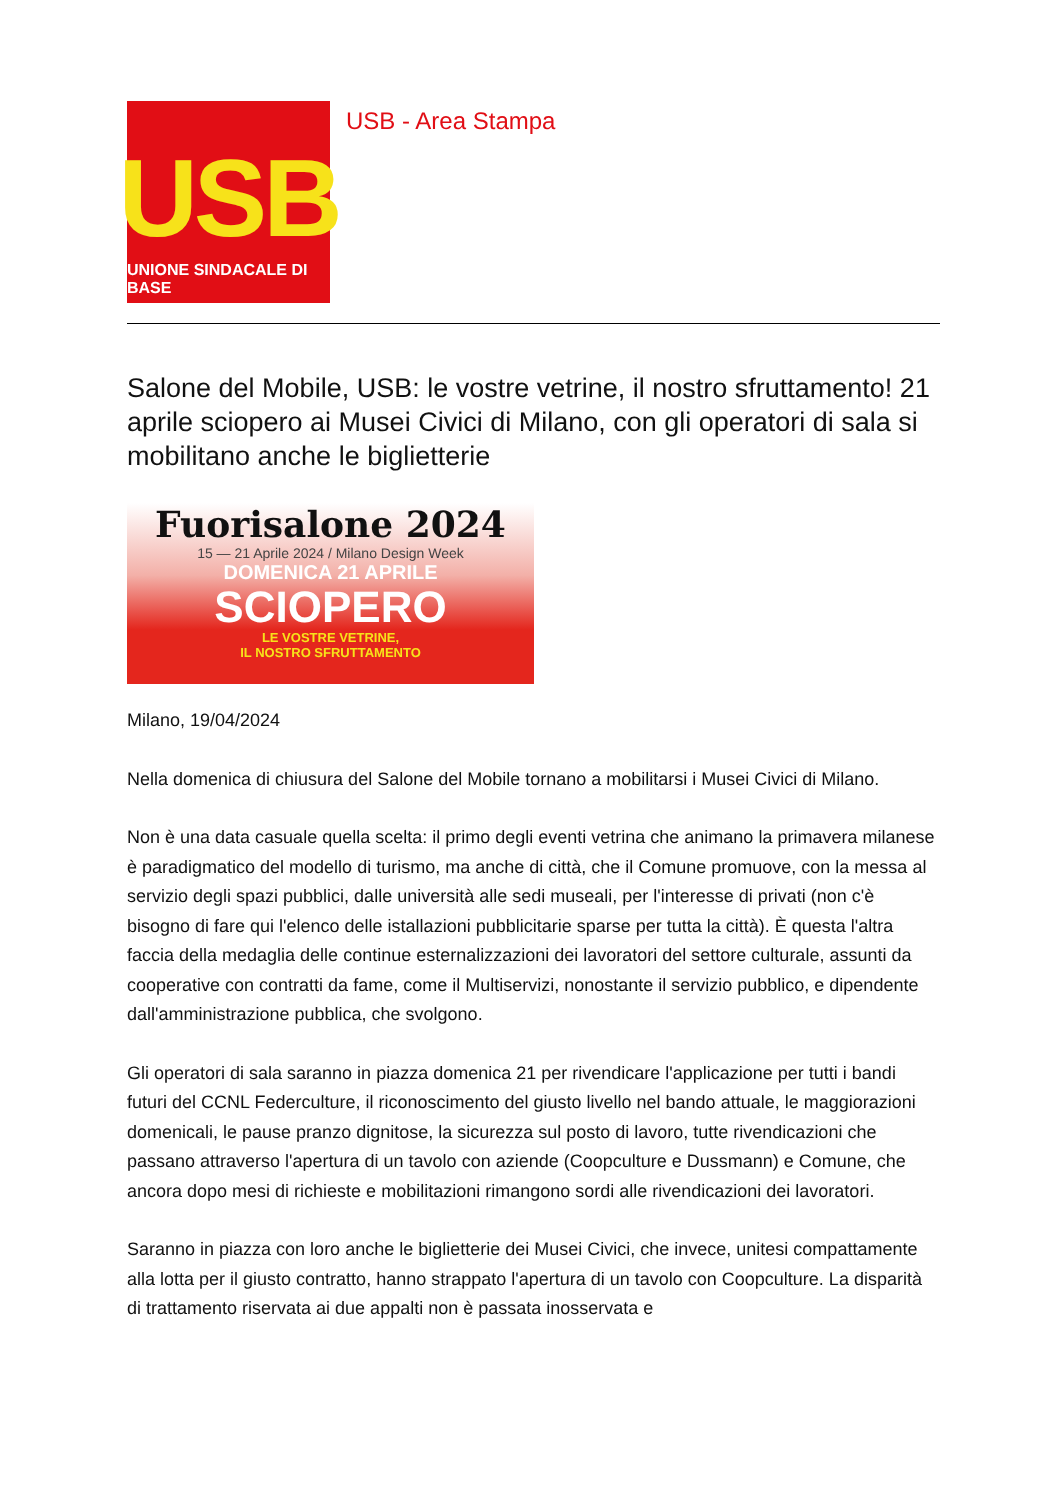USB
UNIONE SINDACALE DI BASE
USB - Area Stampa
Salone del Mobile, USB: le vostre vetrine, il nostro sfruttamento! 21 aprile sciopero ai Musei Civici di Milano, con gli operatori di sala si mobilitano anche le biglietterie
Fuorisalone 2024
15 — 21 Aprile 2024 / Milano Design Week
DOMENICA 21 APRILE
SCIOPERO
LE VOSTRE VETRINE,
IL NOSTRO SFRUTTAMENTO
Milano, 19/04/2024
Nella domenica di chiusura del Salone del Mobile tornano a mobilitarsi i Musei Civici di Milano.
Non è una data casuale quella scelta: il primo degli eventi vetrina che animano la primavera milanese è paradigmatico del modello di turismo, ma anche di città, che il Comune promuove, con la messa al servizio degli spazi pubblici, dalle università alle sedi museali, per l'interesse di privati (non c'è bisogno di fare qui l'elenco delle istallazioni pubblicitarie sparse per tutta la città). È questa l'altra faccia della medaglia delle continue esternalizzazioni dei lavoratori del settore culturale, assunti da cooperative con contratti da fame, come il Multiservizi, nonostante il servizio pubblico, e dipendente dall'amministrazione pubblica, che svolgono.
Gli operatori di sala saranno in piazza domenica 21 per rivendicare l'applicazione per tutti i bandi futuri del CCNL Federculture, il riconoscimento del giusto livello nel bando attuale, le maggiorazioni domenicali, le pause pranzo dignitose, la sicurezza sul posto di lavoro, tutte rivendicazioni che passano attraverso l'apertura di un tavolo con aziende (Coopculture e Dussmann) e Comune, che ancora dopo mesi di richieste e mobilitazioni rimangono sordi alle rivendicazioni dei lavoratori.
Saranno in piazza con loro anche le biglietterie dei Musei Civici, che invece, unitesi compattamente alla lotta per il giusto contratto, hanno strappato l'apertura di un tavolo con Coopculture. La disparità di trattamento riservata ai due appalti non è passata inosservata e